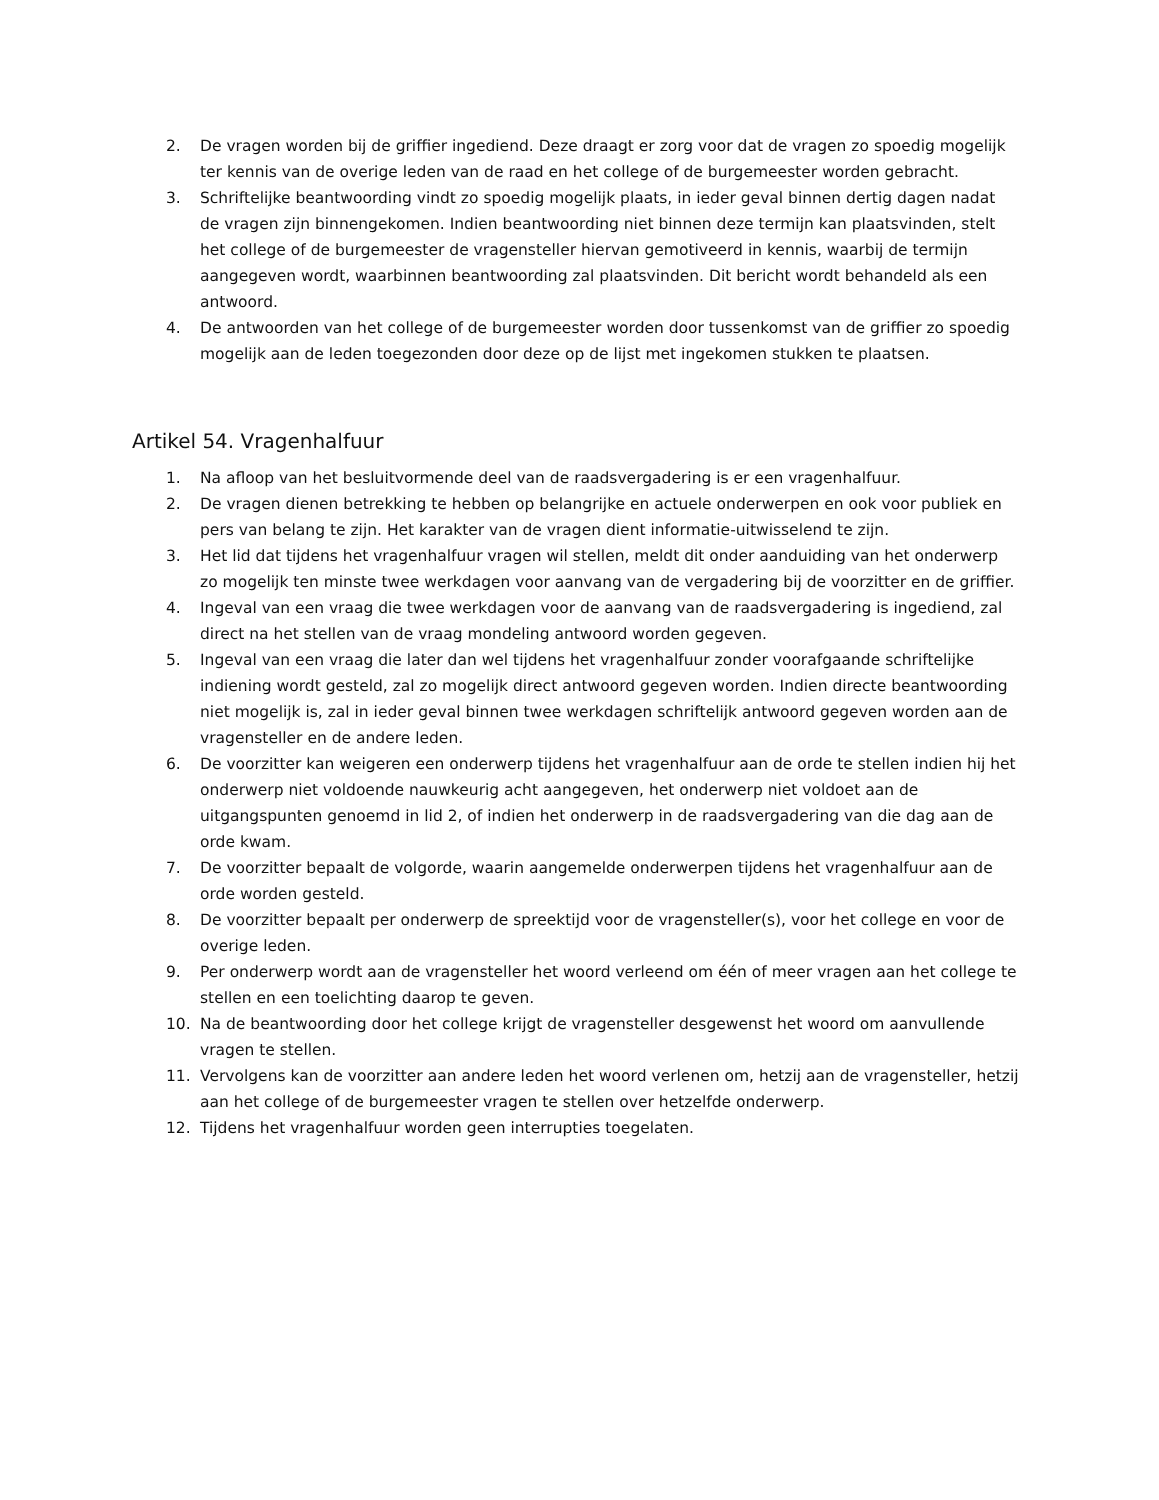2. De vragen worden bij de griffier ingediend. Deze draagt er zorg voor dat de vragen zo spoedig mogelijk ter kennis van de overige leden van de raad en het college of de burgemeester worden gebracht.
3. Schriftelijke beantwoording vindt zo spoedig mogelijk plaats, in ieder geval binnen dertig dagen nadat de vragen zijn binnengekomen. Indien beantwoording niet binnen deze termijn kan plaatsvinden, stelt het college of de burgemeester de vragensteller hiervan gemotiveerd in kennis, waarbij de termijn aangegeven wordt, waarbinnen beantwoording zal plaatsvinden. Dit bericht wordt behandeld als een antwoord.
4. De antwoorden van het college of de burgemeester worden door tussenkomst van de griffier zo spoedig mogelijk aan de leden toegezonden door deze op de lijst met ingekomen stukken te plaatsen.
Artikel 54. Vragenhalfuur
1. Na afloop van het besluitvormende deel van de raadsvergadering is er een vragenhalfuur.
2. De vragen dienen betrekking te hebben op belangrijke en actuele onderwerpen en ook voor publiek en pers van belang te zijn. Het karakter van de vragen dient informatie-uitwisselend te zijn.
3. Het lid dat tijdens het vragenhalfuur vragen wil stellen, meldt dit onder aanduiding van het onderwerp zo mogelijk ten minste twee werkdagen voor aanvang van de vergadering bij de voorzitter en de griffier.
4. Ingeval van een vraag die twee werkdagen voor de aanvang van de raadsvergadering is ingediend, zal direct na het stellen van de vraag mondeling antwoord worden gegeven.
5. Ingeval van een vraag die later dan wel tijdens het vragenhalfuur zonder voorafgaande schriftelijke indiening wordt gesteld, zal zo mogelijk direct antwoord gegeven worden. Indien directe beantwoording niet mogelijk is, zal in ieder geval binnen twee werkdagen schriftelijk antwoord gegeven worden aan de vragensteller en de andere leden.
6. De voorzitter kan weigeren een onderwerp tijdens het vragenhalfuur aan de orde te stellen indien hij het onderwerp niet voldoende nauwkeurig acht aangegeven, het onderwerp niet voldoet aan de uitgangspunten genoemd in lid 2, of indien het onderwerp in de raadsvergadering van die dag aan de orde kwam.
7. De voorzitter bepaalt de volgorde, waarin aangemelde onderwerpen tijdens het vragenhalfuur aan de orde worden gesteld.
8. De voorzitter bepaalt per onderwerp de spreektijd voor de vragensteller(s), voor het college en voor de overige leden.
9. Per onderwerp wordt aan de vragensteller het woord verleend om één of meer vragen aan het college te stellen en een toelichting daarop te geven.
10. Na de beantwoording door het college krijgt de vragensteller desgewenst het woord om aanvullende vragen te stellen.
11. Vervolgens kan de voorzitter aan andere leden het woord verlenen om, hetzij aan de vragensteller, hetzij aan het college of de burgemeester vragen te stellen over hetzelfde onderwerp.
12. Tijdens het vragenhalfuur worden geen interrupties toegelaten.